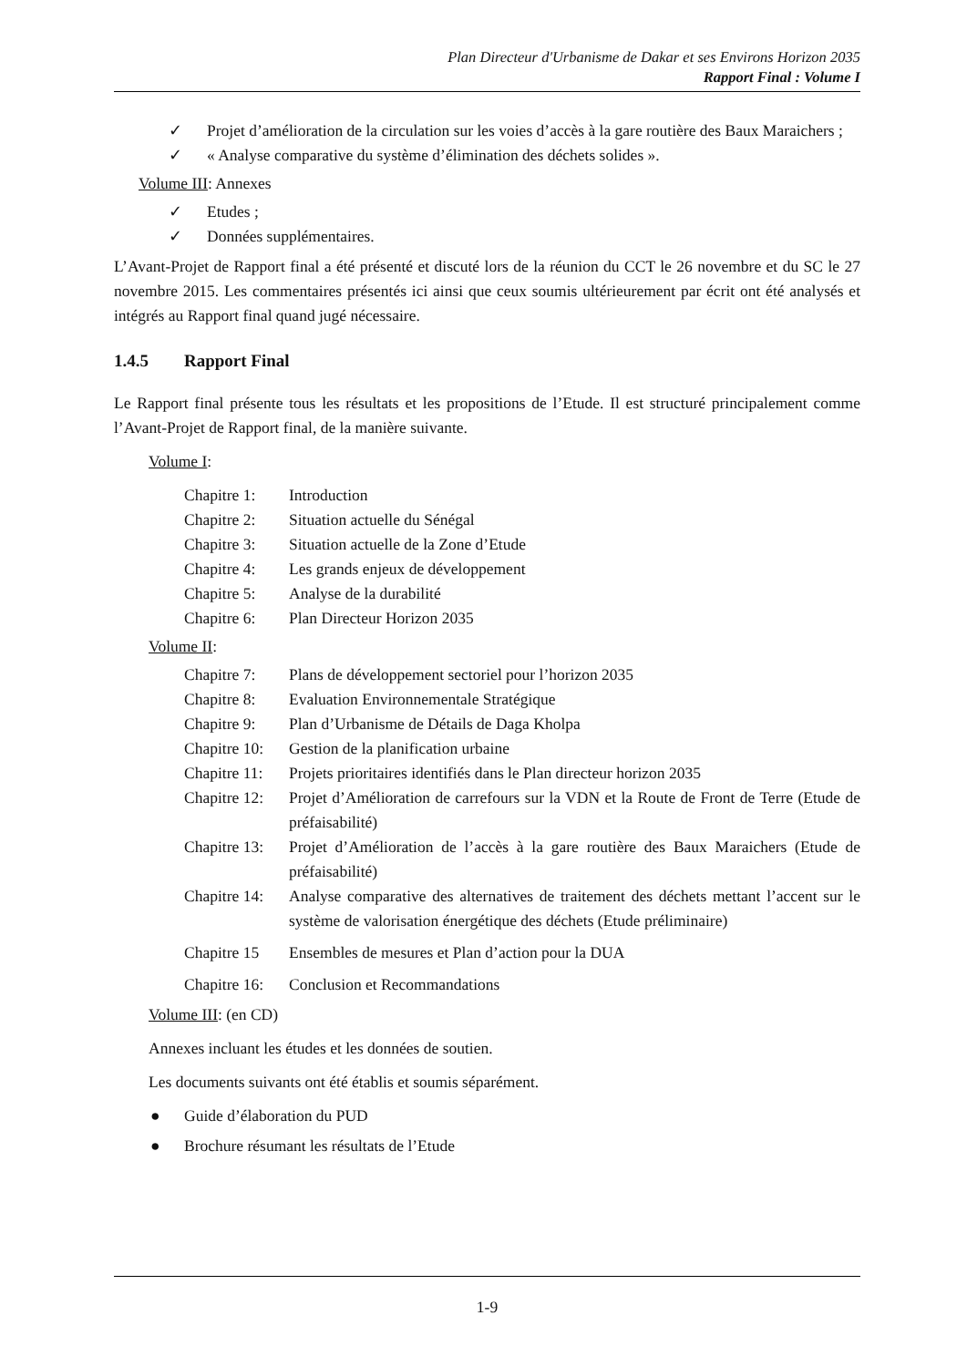Plan Directeur d'Urbanisme de Dakar et ses Environs Horizon 2035
Rapport Final : Volume I
✓ Projet d’amélioration de la circulation sur les voies d’accès à la gare routière des Baux Maraichers ;
✓ « Analyse comparative du système d’élimination des déchets solides ».
Volume III: Annexes
✓ Etudes ;
✓ Données supplémentaires.
L’Avant-Projet de Rapport final a été présenté et discuté lors de la réunion du CCT le 26 novembre et du SC le 27 novembre 2015. Les commentaires présentés ici ainsi que ceux soumis ultérieurement par écrit ont été analysés et intégrés au Rapport final quand jugé nécessaire.
1.4.5 Rapport Final
Le Rapport final présente tous les résultats et les propositions de l’Etude. Il est structuré principalement comme l’Avant-Projet de Rapport final, de la manière suivante.
Volume I:
Chapitre 1:
Introduction
Chapitre 2:
Situation actuelle du Sénégal
Chapitre 3:
Situation actuelle de la Zone d’Etude
Chapitre 4:
Les grands enjeux de développement
Chapitre 5:
Analyse de la durabilité
Chapitre 6:
Plan Directeur Horizon 2035
Volume II:
Chapitre 7:
Plans de développement sectoriel pour l’horizon 2035
Chapitre 8:
Evaluation Environnementale Stratégique
Chapitre 9:
Plan d’Urbanisme de Détails de Daga Kholpa
Chapitre 10:
Gestion de la planification urbaine
Chapitre 11:
Projets prioritaires identifiés dans le Plan directeur horizon 2035
Chapitre 12:
Projet d’Amélioration de carrefours sur la VDN et la Route de Front de Terre (Etude de préfaisabilité)
Chapitre 13:
Projet d’Amélioration de l’accès à la gare routière des Baux Maraichers (Etude de préfaisabilité)
Chapitre 14:
Analyse comparative des alternatives de traitement des déchets mettant l’accent sur le système de valorisation énergétique des déchets (Etude préliminaire)
Chapitre 15
Ensembles de mesures et Plan d’action pour la DUA
Chapitre 16:
Conclusion et Recommandations
Volume III: (en CD)
Annexes incluant les études et les données de soutien.
Les documents suivants ont été établis et soumis séparément.
● Guide d’élaboration du PUD
● Brochure résumant les résultats de l’Etude
1-9